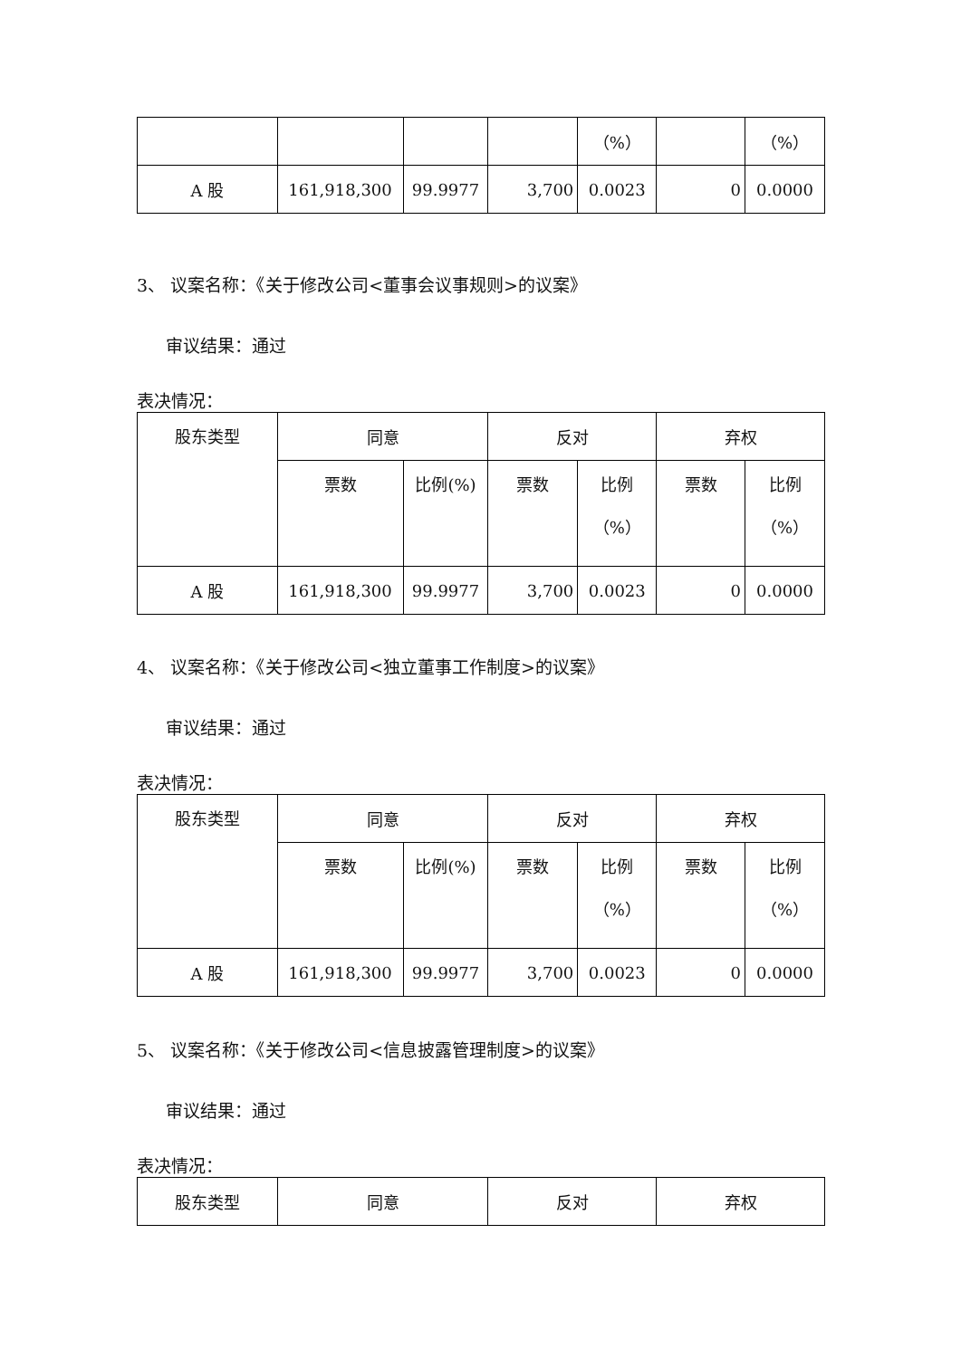| | | | | （%） | | （%） |
| A 股 | 161,918,300 | 99.9977 | 3,700 | 0.0023 | 0 | 0.0000 |
3、 议案名称：《关于修改公司<董事会议事规则>的议案》
审议结果：通过
表决情况：
| 股东类型 | 同意 | | 反对 | | 弃权 | |
| --- | --- | --- | --- | --- | --- | --- |
| | 票数 | 比例(%) | 票数 | 比例 （%） | 票数 | 比例 （%） |
| A 股 | 161,918,300 | 99.9977 | 3,700 | 0.0023 | 0 | 0.0000 |
4、 议案名称：《关于修改公司<独立董事工作制度>的议案》
审议结果：通过
表决情况：
| 股东类型 | 同意 | | 反对 | | 弃权 | |
| --- | --- | --- | --- | --- | --- | --- |
| | 票数 | 比例(%) | 票数 | 比例 （%） | 票数 | 比例 （%） |
| A 股 | 161,918,300 | 99.9977 | 3,700 | 0.0023 | 0 | 0.0000 |
5、 议案名称：《关于修改公司<信息披露管理制度>的议案》
审议结果：通过
表决情况：
| 股东类型 | 同意 | 反对 | 弃权 |
| --- | --- | --- | --- |